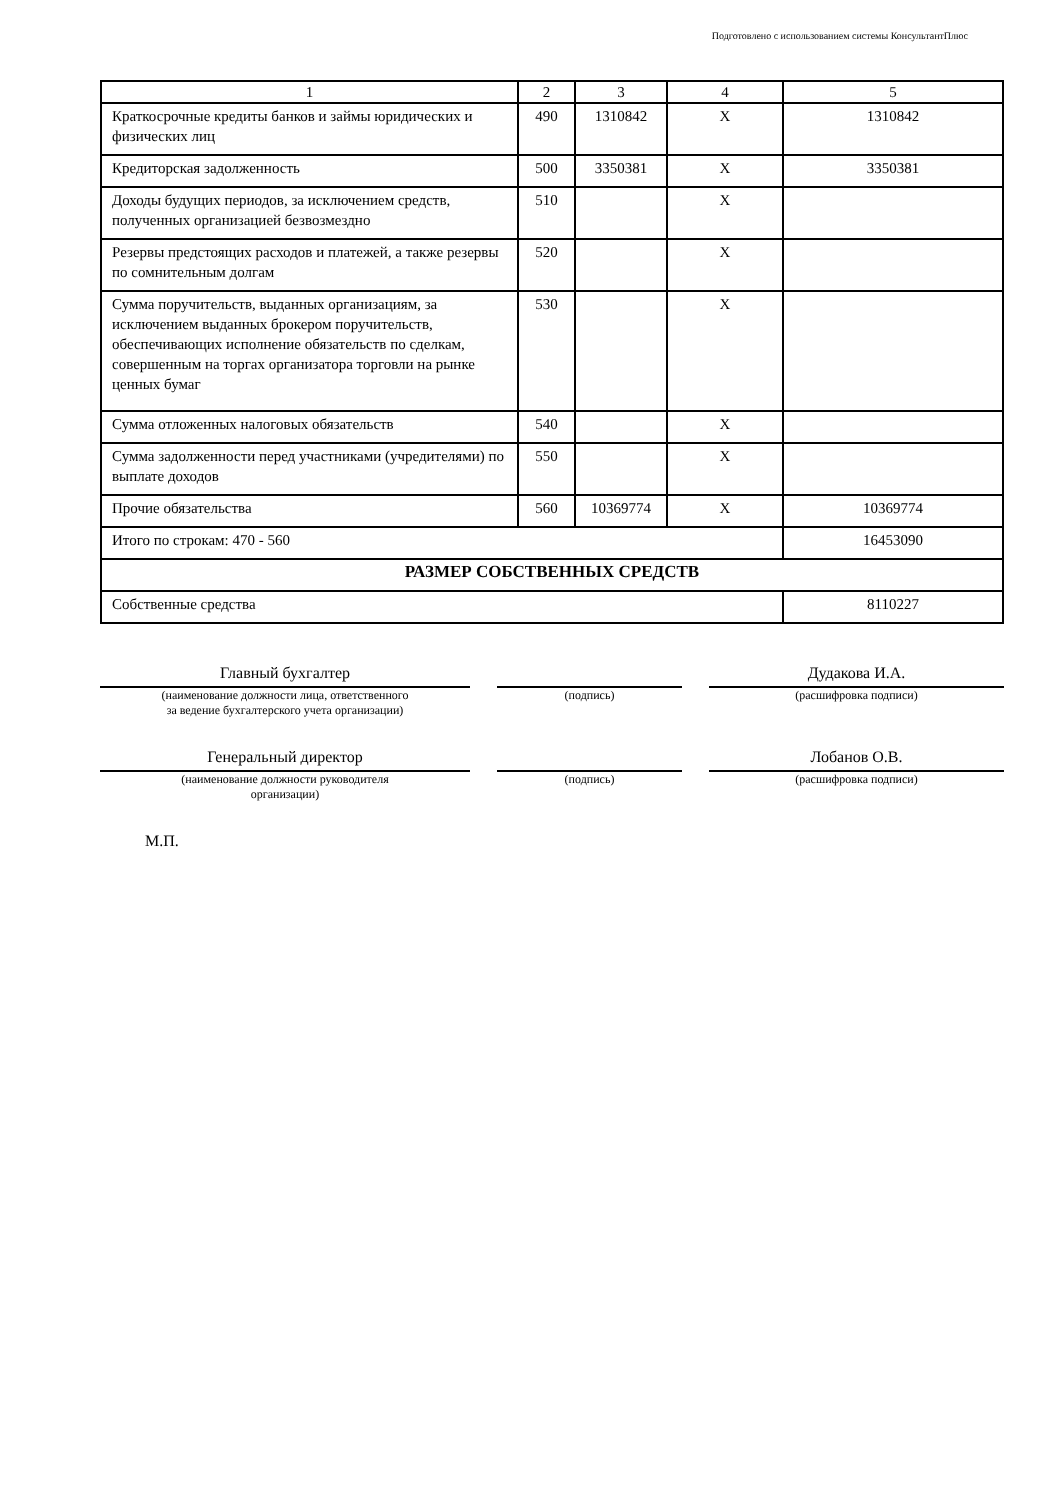Подготовлено с использованием системы КонсультантПлюс
| 1 | 2 | 3 | 4 | 5 |
| Краткосрочные кредиты банков и займы юридических и физических лиц | 490 | 1310842 | X | 1310842 |
| Кредиторская задолженность | 500 | 3350381 | X | 3350381 |
| Доходы будущих периодов, за исключением средств, полученных организацией безвозмездно | 510 | | X | |
| Резервы предстоящих расходов и платежей, а также резервы по сомнительным долгам | 520 | | X | |
| Сумма поручительств, выданных организациям, за исключением выданных брокером поручительств, обеспечивающих исполнение обязательств по сделкам, совершенным на торгах организатора торговли на рынке ценных бумаг | 530 | | X | |
| Сумма отложенных налоговых обязательств | 540 | | X | |
| Сумма задолженности перед участниками (учредителями) по выплате доходов | 550 | | X | |
| Прочие обязательства | 560 | 10369774 | X | 10369774 |
| Итого по строкам: 470 - 560 | | | | 16453090 |
| РАЗМЕР СОБСТВЕННЫХ СРЕДСТВ | | | | |
| Собственные средства | | | | 8110227 |
Главный бухгалтер
(наименование должности лица, ответственного
за ведение бухгалтерского учета организации)
(подпись)
Дудакова И.А.
(расшифровка подписи)
Генеральный директор
(наименование должности руководителя
организации)
(подпись)
Лобанов О.В.
(расшифровка подписи)
М.П.